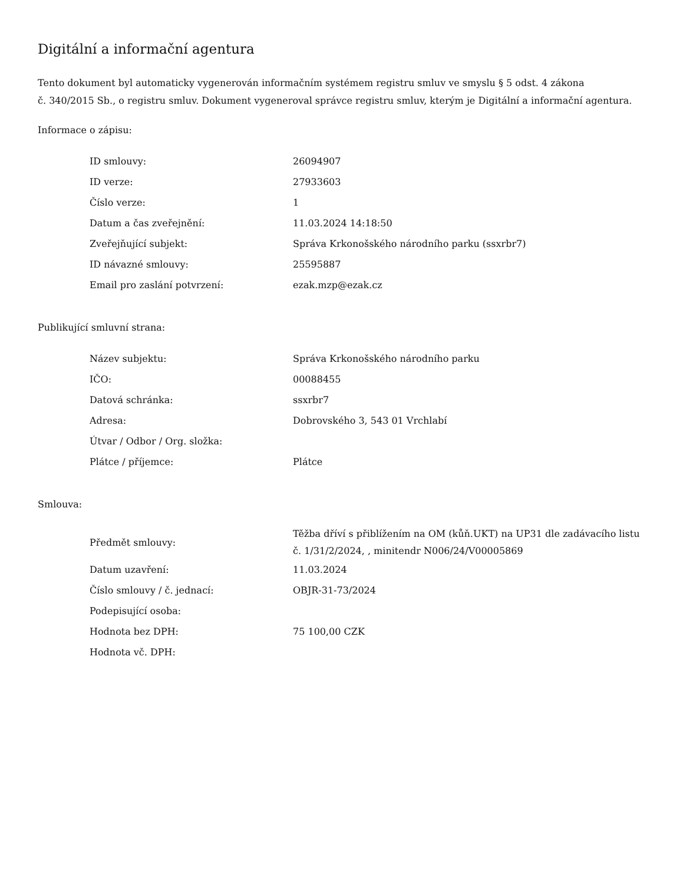Digitální a informační agentura
Tento dokument byl automaticky vygenerován informačním systémem registru smluv ve smyslu § 5 odst. 4 zákona
č. 340/2015 Sb., o registru smluv. Dokument vygeneroval správce registru smluv, kterým je Digitální a informační agentura.
Informace o zápisu:
| ID smlouvy: | 26094907 |
| ID verze: | 27933603 |
| Číslo verze: | 1 |
| Datum a čas zveřejnění: | 11.03.2024 14:18:50 |
| Zveřejňující subjekt: | Správa Krkonošského národního parku (ssxrbr7) |
| ID návazné smlouvy: | 25595887 |
| Email pro zaslání potvrzení: | ezak.mzp@ezak.cz |
Publikující smluvní strana:
| Název subjektu: | Správa Krkonošského národního parku |
| IČO: | 00088455 |
| Datová schránka: | ssxrbr7 |
| Adresa: | Dobrovského 3, 543 01 Vrchlabí |
| Útvar / Odbor / Org. složka: | |
| Plátce / příjemce: | Plátce |
Smlouva:
| Předmět smlouvy: | Těžba dříví s přiblížením na OM (kůň.UKT) na UP31 dle zadávacího listu č. 1/31/2/2024, , minitendr N006/24/V00005869 |
| Datum uzavření: | 11.03.2024 |
| Číslo smlouvy / č. jednací: | OBJR-31-73/2024 |
| Podepisující osoba: | |
| Hodnota bez DPH: | 75 100,00 CZK |
| Hodnota vč. DPH: | |